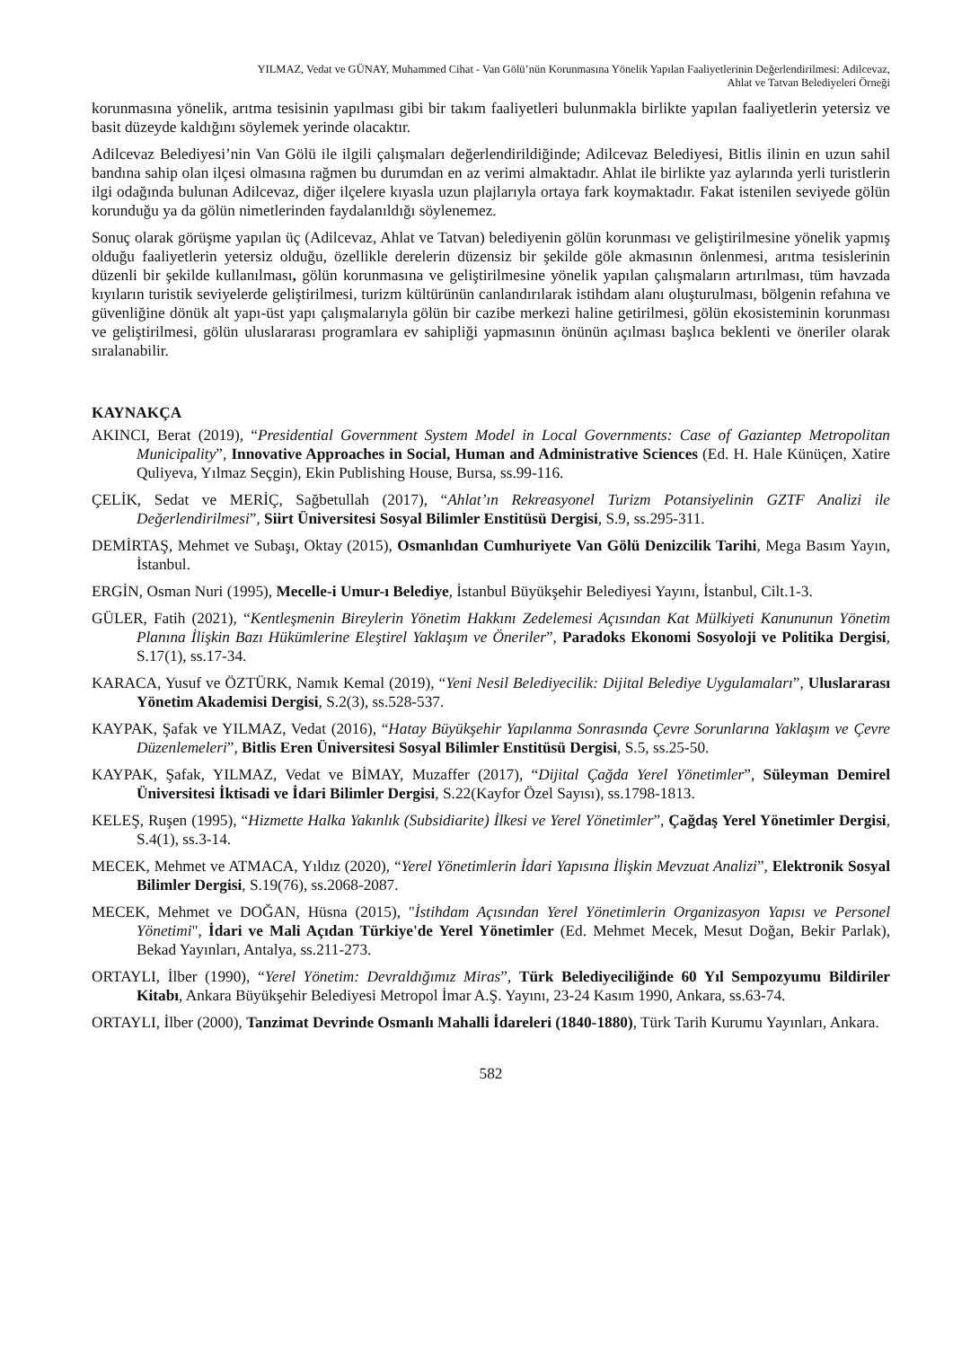YILMAZ, Vedat ve GÜNAY, Muhammed Cihat - Van Gölü’nün Korunmasına Yönelik Yapılan Faaliyetlerinin Değerlendirilmesi: Adilcevaz,
Ahlat ve Tatvan Belediyeleri Örneği
korunmasına yönelik, arıtma tesisinin yapılması gibi bir takım faaliyetleri bulunmakla birlikte yapılan faaliyetlerin yetersiz ve basit düzeyde kaldığını söylemek yerinde olacaktır.
Adilcevaz Belediyesi’nin Van Gölü ile ilgili çalışmaları değerlendirildiğinde; Adilcevaz Belediyesi, Bitlis ilinin en uzun sahil bandına sahip olan ilçesi olmasına rağmen bu durumdan en az verimi almaktadır. Ahlat ile birlikte yaz aylarında yerli turistlerin ilgi odağında bulunan Adilcevaz, diğer ilçelere kıyasla uzun plajlarıyla ortaya fark koymaktadır. Fakat istenilen seviyede gölün korunduğu ya da gölün nimetlerinden faydalanıldığı söylenemez.
Sonuç olarak görüşme yapılan üç (Adilcevaz, Ahlat ve Tatvan) belediyenin gölün korunması ve geliştirilmesine yönelik yapmış olduğu faaliyetlerin yetersiz olduğu, özellikle derelerin düzensiz bir şekilde göle akmasının önlenmesi, arıtma tesislerinin düzenli bir şekilde kullanılması, gölün korunmasına ve geliştirilmesine yönelik yapılan çalışmaların artırılması, tüm havzada kıyıların turistik seviyelerde geliştirilmesi, turizm kültürünün canlandırılarak istihdam alanı oluşturulması, bölgenin refahına ve güvenliğine dönük alt yapı-üst yapı çalışmalarıyla gölün bir cazibe merkezi haline getirilmesi, gölün ekosisteminin korunması ve geliştirilmesi, gölün uluslararası programlara ev sahipliği yapmasının önünün açılması başlıca beklenti ve öneriler olarak sıralanabilir.
KAYNAKÇA
AKINCI, Berat (2019), “Presidential Government System Model in Local Governments: Case of Gaziantep Metropolitan Municipality”, Innovative Approaches in Social, Human and Administrative Sciences (Ed. H. Hale Künüçen, Xatire Quliyeva, Yılmaz Seçgin), Ekin Publishing House, Bursa, ss.99-116.
ÇELİK, Sedat ve MERİÇ, Sağbetullah (2017), “Ahlat’ın Rekreasyonel Turizm Potansiyelinin GZTF Analizi ile Değerlendirilmesi”, Siirt Üniversitesi Sosyal Bilimler Enstitüsü Dergisi, S.9, ss.295-311.
DEMİRTAŞ, Mehmet ve Subaşı, Oktay (2015), Osmanlıdan Cumhuriyete Van Gölü Denizcilik Tarihi, Mega Basım Yayın, İstanbul.
ERGİN, Osman Nuri (1995), Mecelle-i Umur-ı Belediye, İstanbul Büyükşehir Belediyesi Yayını, İstanbul, Cilt.1-3.
GÜLER, Fatih (2021), “Kentleşmenin Bireylerin Yönetim Hakkını Zedelemesi Açısından Kat Mülkiyeti Kanununun Yönetim Planına İlişkin Bazı Hükümlerine Eleştirel Yaklaşım ve Öneriler”, Paradoks Ekonomi Sosyoloji ve Politika Dergisi, S.17(1), ss.17-34.
KARACA, Yusuf ve ÖZTÜRK, Namık Kemal (2019), “Yeni Nesil Belediyecilik: Dijital Belediye Uygulamaları”, Uluslararası Yönetim Akademisi Dergisi, S.2(3), ss.528-537.
KAYPAK, Şafak ve YILMAZ, Vedat (2016), “Hatay Büyükşehir Yapılanma Sonrasında Çevre Sorunlarına Yaklaşım ve Çevre Düzenlemeleri”, Bitlis Eren Üniversitesi Sosyal Bilimler Enstitüsü Dergisi, S.5, ss.25-50.
KAYPAK, Şafak, YILMAZ, Vedat ve BİMAY, Muzaffer (2017), “Dijital Çağda Yerel Yönetimler”, Süleyman Demirel Üniversitesi İktisadi ve İdari Bilimler Dergisi, S.22(Kayfor Özel Sayısı), ss.1798-1813.
KELEŞ, Ruşen (1995), “Hizmette Halka Yakınlık (Subsidiarite) İlkesi ve Yerel Yönetimler”, Çağdaş Yerel Yönetimler Dergisi, S.4(1), ss.3-14.
MECEK, Mehmet ve ATMACA, Yıldız (2020), “Yerel Yönetimlerin İdari Yapısına İlişkin Mevzuat Analizi”, Elektronik Sosyal Bilimler Dergisi, S.19(76), ss.2068-2087.
MECEK, Mehmet ve DOĞAN, Hüsna (2015), "İstihdam Açısından Yerel Yönetimlerin Organizasyon Yapısı ve Personel Yönetimi", İdari ve Mali Açıdan Türkiye'de Yerel Yönetimler (Ed. Mehmet Mecek, Mesut Doğan, Bekir Parlak), Bekad Yayınları, Antalya, ss.211-273.
ORTAYLI, İlber (1990), “Yerel Yönetim: Devraldığımız Miras”, Türk Belediyeciliğinde 60 Yıl Sempozyumu Bildiriler Kitabı, Ankara Büyükşehir Belediyesi Metropol İmar A.Ş. Yayını, 23-24 Kasım 1990, Ankara, ss.63-74.
ORTAYLI, İlber (2000), Tanzimat Devrinde Osmanlı Mahalli İdareleri (1840-1880), Türk Tarih Kurumu Yayınları, Ankara.
582